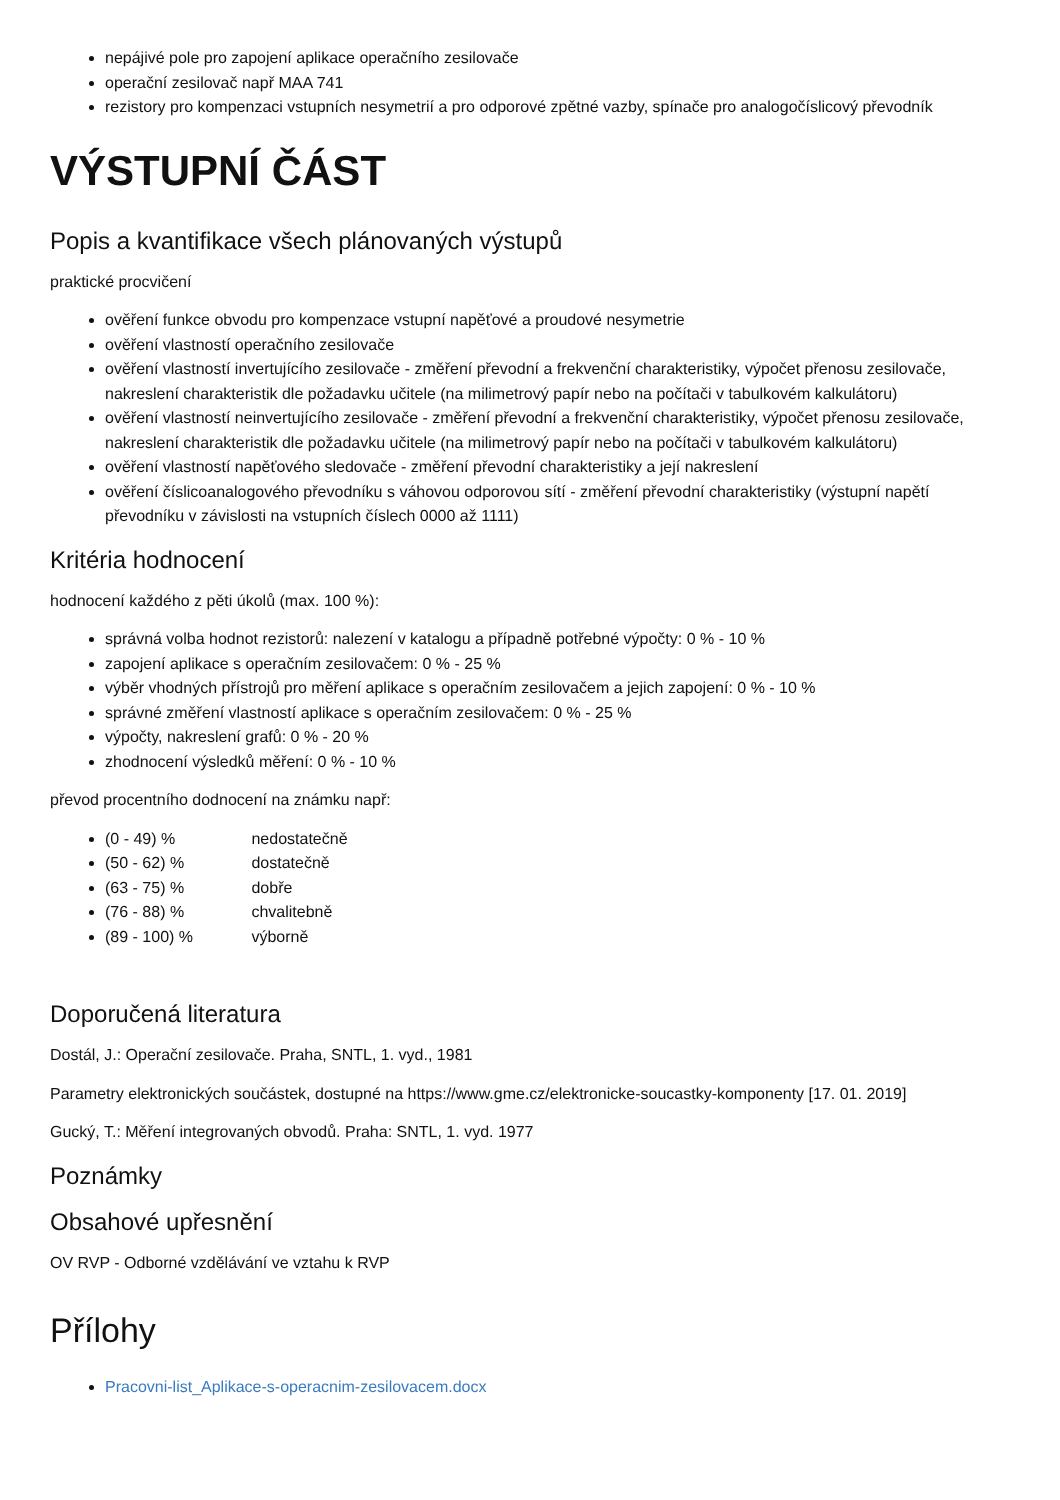nepájivé pole pro zapojení aplikace operačního zesilovače
operační zesilovač např MAA 741
rezistory pro kompenzaci vstupních nesymetrií a pro odporové zpětné vazby, spínače pro analogočíslicový převodník
VÝSTUPNÍ ČÁST
Popis a kvantifikace všech plánovaných výstupů
praktické procvičení
ověření funkce obvodu pro kompenzace vstupní napěťové a proudové nesymetrie
ověření vlastností operačního zesilovače
ověření vlastností invertujícího zesilovače - změření převodní a frekvenční charakteristiky, výpočet přenosu zesilovače, nakreslení charakteristik dle požadavku učitele (na milimetrový papír nebo na počítači v tabulkovém kalkulátoru)
ověření vlastností neinvertujícího zesilovače - změření převodní a frekvenční charakteristiky, výpočet přenosu zesilovače, nakreslení charakteristik dle požadavku učitele (na milimetrový papír nebo na počítači v tabulkovém kalkulátoru)
ověření vlastností napěťového sledovače - změření převodní charakteristiky a její nakreslení
ověření číslicoanalogového převodníku s váhovou odporovou sítí - změření převodní charakteristiky (výstupní napětí převodníku v závislosti na vstupních číslech 0000 až 1111)
Kritéria hodnocení
hodnocení každého z pěti úkolů (max. 100 %):
správná volba hodnot rezistorů: nalezení v katalogu a případně potřebné výpočty: 0 % - 10 %
zapojení aplikace s operačním zesilovačem: 0 % - 25 %
výběr vhodných přístrojů pro měření aplikace s operačním zesilovačem a jejich zapojení: 0 % - 10 %
správné změření vlastností aplikace s operačním zesilovačem: 0 % - 25 %
výpočty, nakreslení grafů: 0 % - 20 %
zhodnocení výsledků měření: 0 % - 10 %
převod procentního dodnocení na známku např:
(0 - 49) % nedostatečně
(50 - 62) % dostatečně
(63 - 75) % dobře
(76 - 88) % chvalitebně
(89 - 100) % výborně
Doporučená literatura
Dostál, J.: Operační zesilovače. Praha, SNTL, 1. vyd., 1981
Parametry elektronických součástek, dostupné na https://www.gme.cz/elektronicke-soucastky-komponenty [17. 01. 2019]
Gucký, T.: Měření integrovaných obvodů. Praha: SNTL, 1. vyd. 1977
Poznámky
Obsahové upřesnění
OV RVP - Odborné vzdělávání ve vztahu k RVP
Přílohy
Pracovni-list_Aplikace-s-operacnim-zesilovacem.docx